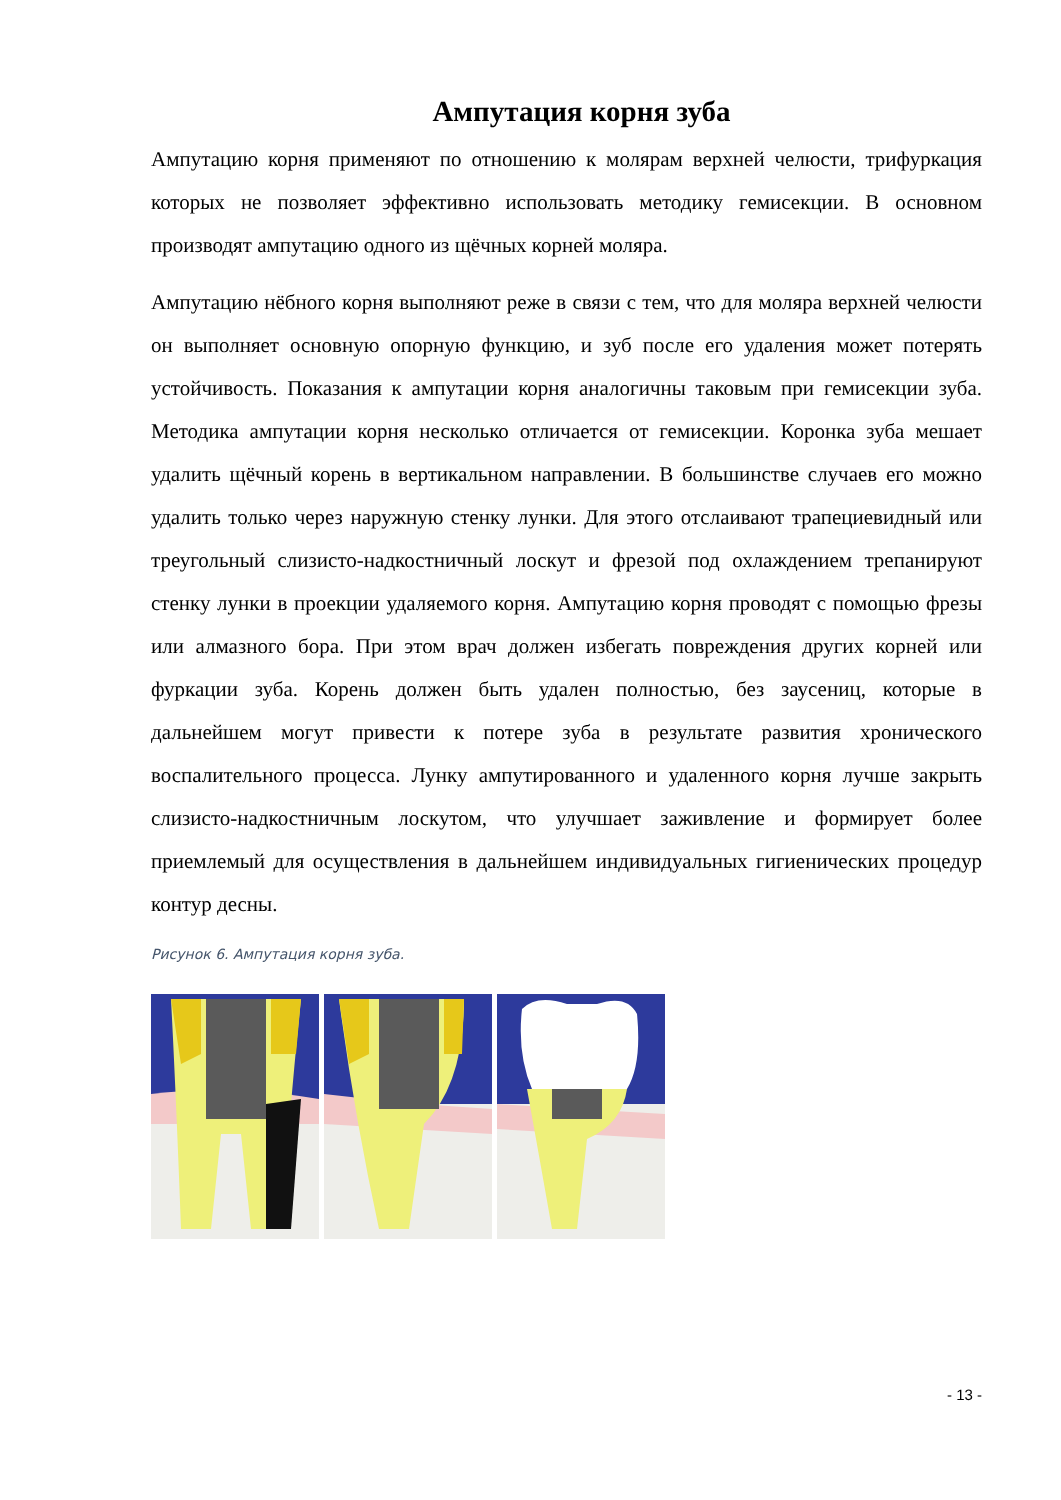Ампутация корня зуба
Ампутацию корня применяют по отношению к молярам верхней челюсти, трифуркация которых не позволяет эффективно использовать методику гемисекции. В основном производят ампутацию одного из щёчных корней моляра.
Ампутацию нёбного корня выполняют реже в связи с тем, что для моляра верхней челюсти он выполняет основную опорную функцию, и зуб после его удаления может потерять устойчивость. Показания к ампутации корня аналогичны таковым при гемисекции зуба. Методика ампутации корня несколько отличается от гемисекции. Коронка зуба мешает удалить щёчный корень в вертикальном направлении. В большинстве случаев его можно удалить только через наружную стенку лунки. Для этого отслаивают трапециевидный или треугольный слизисто-надкостничный лоскут и фрезой под охлаждением трепанируют стенку лунки в проекции удаляемого корня. Ампутацию корня проводят с помощью фрезы или алмазного бора. При этом врач должен избегать повреждения других корней или фуркации зуба. Корень должен быть удален полностью, без заусениц, которые в дальнейшем могут привести к потере зуба в результате развития хронического воспалительного процесса. Лунку ампутированного и удаленного корня лучше закрыть слизисто-надкостничным лоскутом, что улучшает заживление и формирует более приемлемый для осуществления в дальнейшем индивидуальных гигиенических процедур контур десны.
Рисунок 6. Ампутация корня зуба.
- 13 -